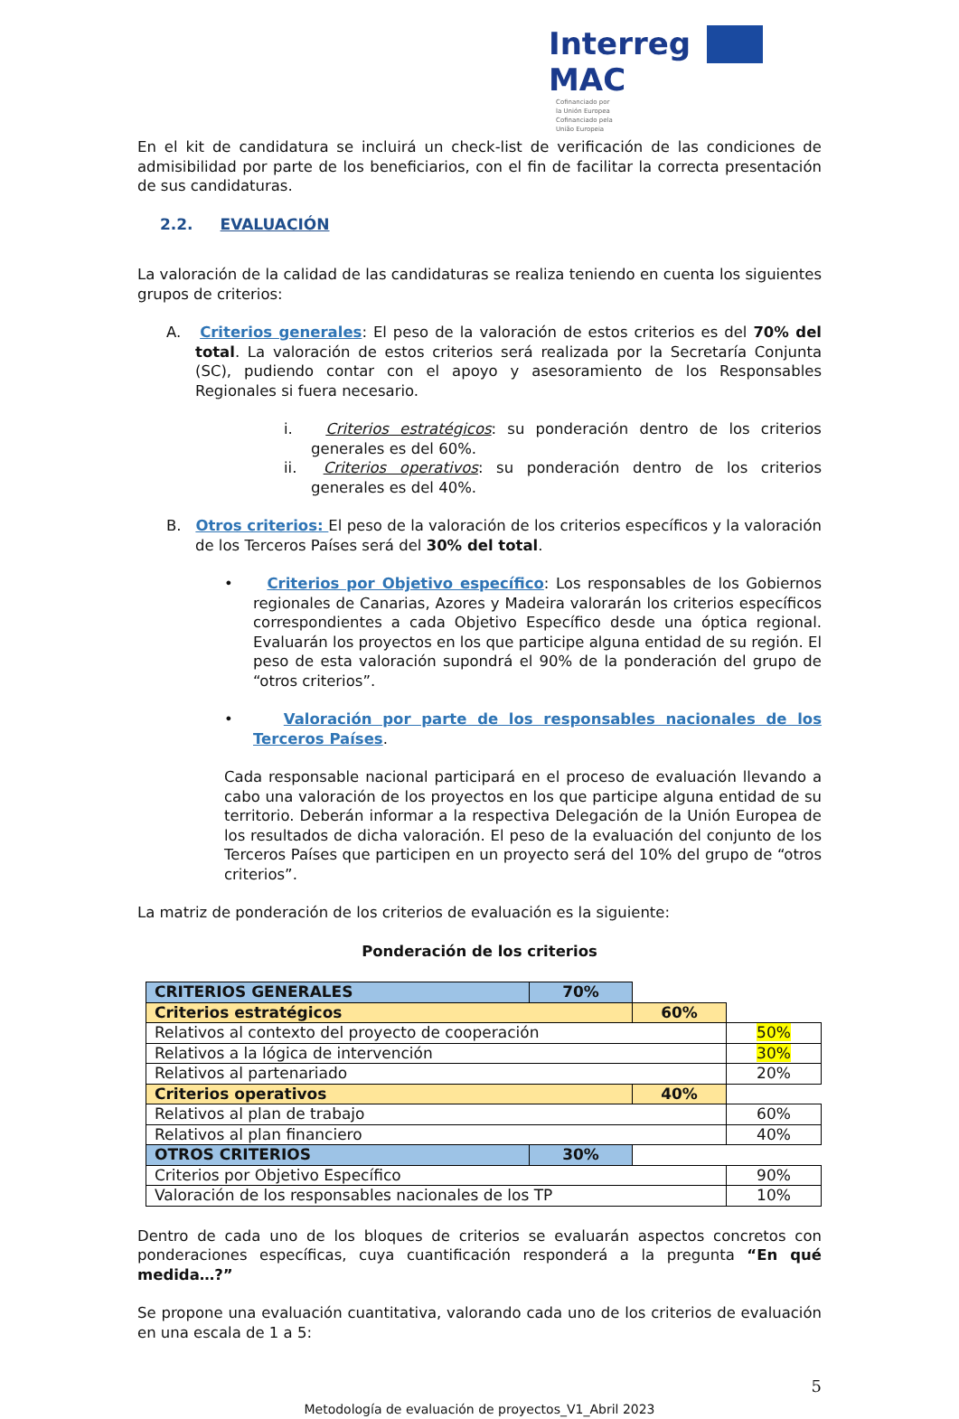Interreg
MAC Cofinanciado por
la Unión Europea
Cofinanciado pela
União Europeia
En el kit de candidatura se incluirá un check-list de verificación de las condiciones de admisibilidad por parte de los beneficiarios, con el fin de facilitar la correcta presentación de sus candidaturas.
2.2. EVALUACIÓN
La valoración de la calidad de las candidaturas se realiza teniendo en cuenta los siguientes grupos de criterios:
A. Criterios generales: El peso de la valoración de estos criterios es del 70% del total. La valoración de estos criterios será realizada por la Secretaría Conjunta (SC), pudiendo contar con el apoyo y asesoramiento de los Responsables Regionales si fuera necesario.
i. Criterios estratégicos: su ponderación dentro de los criterios generales es del 60%.
ii. Criterios operativos: su ponderación dentro de los criterios generales es del 40%.
B. Otros criterios: El peso de la valoración de los criterios específicos y la valoración de los Terceros Países será del 30% del total.
• Criterios por Objetivo específico: Los responsables de los Gobiernos regionales de Canarias, Azores y Madeira valorarán los criterios específicos correspondientes a cada Objetivo Específico desde una óptica regional. Evaluarán los proyectos en los que participe alguna entidad de su región. El peso de esta valoración supondrá el 90% de la ponderación del grupo de “otros criterios”.
• Valoración por parte de los responsables nacionales de los Terceros Países.
Cada responsable nacional participará en el proceso de evaluación llevando a cabo una valoración de los proyectos en los que participe alguna entidad de su territorio. Deberán informar a la respectiva Delegación de la Unión Europea de los resultados de dicha valoración. El peso de la evaluación del conjunto de los Terceros Países que participen en un proyecto será del 10% del grupo de “otros criterios”.
La matriz de ponderación de los criterios de evaluación es la siguiente:
Ponderación de los criterios
| CRITERIOS GENERALES | 70% | | |
| Criterios estratégicos | | 60% | |
| Relativos al contexto del proyecto de cooperación | | | 50% |
| Relativos a la lógica de intervención | | | 30% |
| Relativos al partenariado | | | 20% |
| Criterios operativos | | 40% | |
| Relativos al plan de trabajo | | | 60% |
| Relativos al plan financiero | | | 40% |
| OTROS CRITERIOS | 30% | | |
| Criterios por Objetivo Específico | | | 90% |
| Valoración de los responsables nacionales de los TP | | | 10% |
Dentro de cada uno de los bloques de criterios se evaluarán aspectos concretos con ponderaciones específicas, cuya cuantificación responderá a la pregunta “En qué medida…?”
Se propone una evaluación cuantitativa, valorando cada uno de los criterios de evaluación en una escala de 1 a 5:
5
Metodología de evaluación de proyectos_V1_Abril 2023